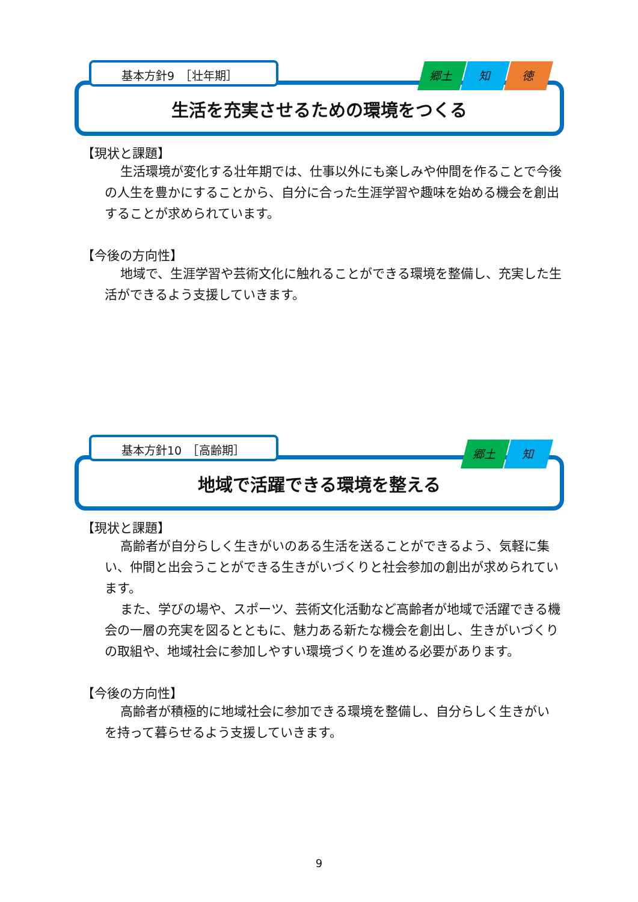基本方針9　［壮年期］ 郷土 知 徳
生活を充実させるための環境をつくる
【現状と課題】
生活環境が変化する壮年期では、仕事以外にも楽しみや仲間を作ることで今後の人生を豊かにすることから、自分に合った生涯学習や趣味を始める機会を創出することが求められています。
【今後の方向性】
地域で、生涯学習や芸術文化に触れることができる環境を整備し、充実した生活ができるよう支援していきます。
基本方針10　［高齢期］ 郷土 知
地域で活躍できる環境を整える
【現状と課題】
高齢者が自分らしく生きがいのある生活を送ることができるよう、気軽に集い、仲間と出会うことができる生きがいづくりと社会参加の創出が求められています。
また、学びの場や、スポーツ、芸術文化活動など高齢者が地域で活躍できる機会の一層の充実を図るとともに、魅力ある新たな機会を創出し、生きがいづくりの取組や、地域社会に参加しやすい環境づくりを進める必要があります。
【今後の方向性】
高齢者が積極的に地域社会に参加できる環境を整備し、自分らしく生きがいを持って暮らせるよう支援していきます。
9